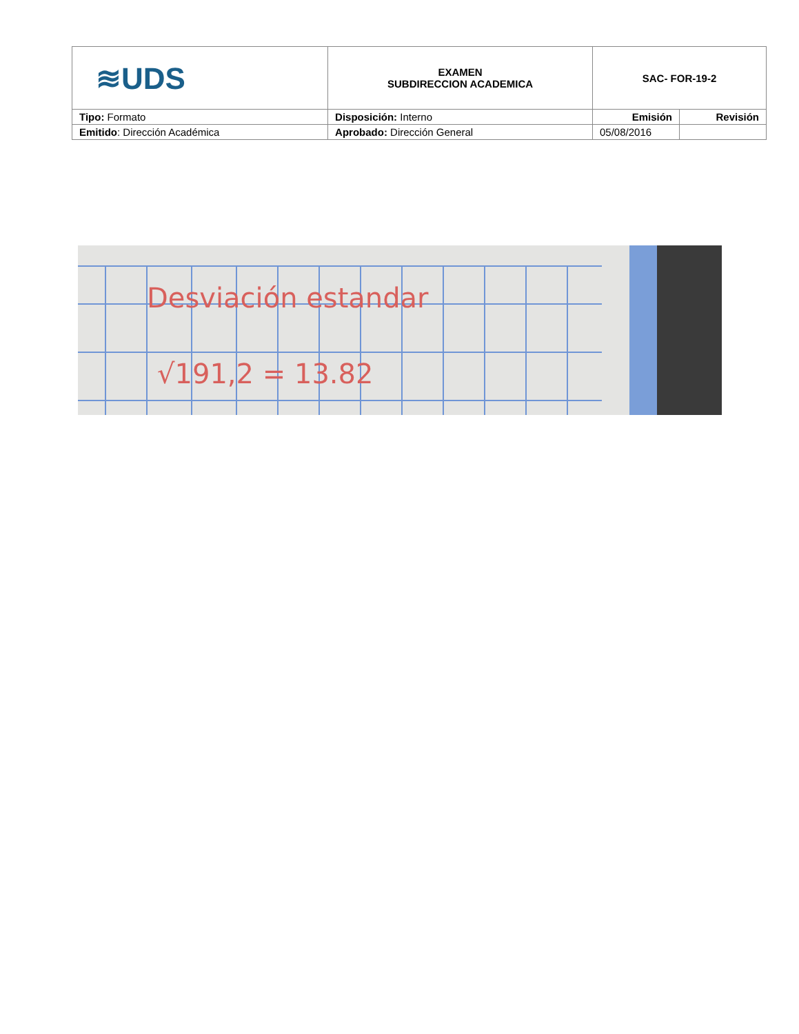| ≋UDS | EXAMEN SUBDIRECCION ACADEMICA | SAC- FOR-19-2 | |
| Tipo: Formato | Disposición: Interno | Emisión | Revisión |
| Emitido : Dirección Académica | Aprobado: Dirección General | 05/08/2016 | |
Desviación estandar
√191,2 = 13.82